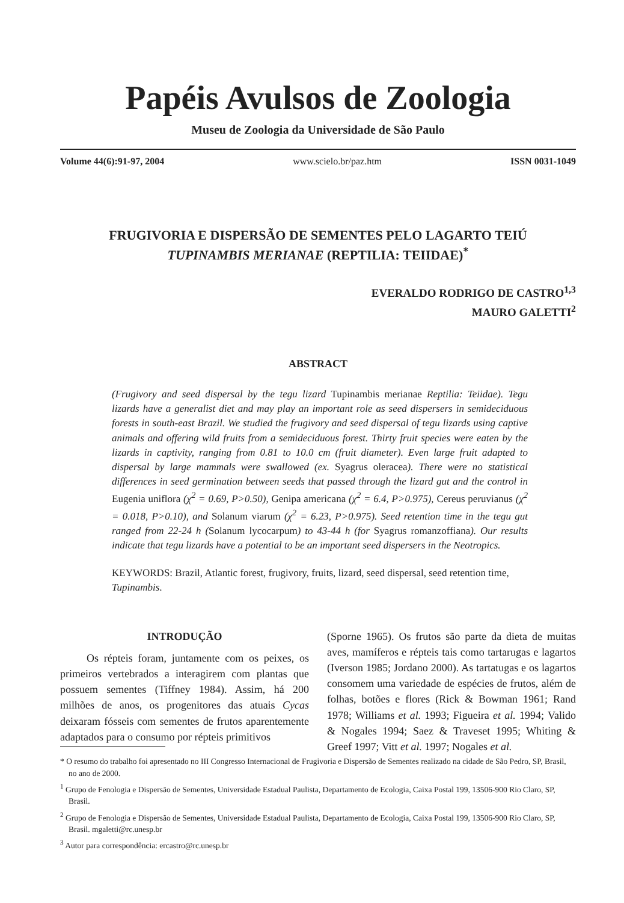Papéis Avulsos de Zoologia
Museu de Zoologia da Universidade de São Paulo
Volume 44(6):91-97, 2004 www.scielo.br/paz.htm ISSN 0031-1049
FRUGIVORIA E DISPERSÃO DE SEMENTES PELO LAGARTO TEIÚ
TUPINAMBIS MERIANAE (REPTILIA: TEIIDAE)<sup>*</sup>
EVERALDO RODRIGO DE CASTRO<sup>1,3</sup>
MAURO GALETTI<sup>2</sup>
ABSTRACT
(Frugivory and seed dispersal by the tegu lizard Tupinambis merianae Reptilia: Teiidae). Tegu lizards have a generalist diet and may play an important role as seed dispersers in semideciduous forests in south-east Brazil. We studied the frugivory and seed dispersal of tegu lizards using captive animals and offering wild fruits from a semideciduous forest. Thirty fruit species were eaten by the lizards in captivity, ranging from 0.81 to 10.0 cm (fruit diameter). Even large fruit adapted to dispersal by large mammals were swallowed (ex. Syagrus oleracea). There were no statistical differences in seed germination between seeds that passed through the lizard gut and the control in Eugenia uniflora (χ<sup>2</sup> = 0.69, P>0.50), Genipa americana (χ<sup>2</sup> = 6.4, P>0.975), Cereus peruvianus (χ<sup>2</sup> = 0.018, P>0.10), and Solanum viarum (χ<sup>2</sup> = 6.23, P>0.975). Seed retention time in the tegu gut ranged from 22-24 h (Solanum lycocarpum) to 43-44 h (for Syagrus romanzoffiana). Our results indicate that tegu lizards have a potential to be an important seed dispersers in the Neotropics.
KEYWORDS: Brazil, Atlantic forest, frugivory, fruits, lizard, seed dispersal, seed retention time, Tupinambis.
INTRODUÇÃO
Os répteis foram, juntamente com os peixes, os primeiros vertebrados a interagirem com plantas que possuem sementes (Tiffney 1984). Assim, há 200 milhões de anos, os progenitores das atuais Cycas deixaram fósseis com sementes de frutos aparentemente adaptados para o consumo por répteis primitivos
(Sporne 1965). Os frutos são parte da dieta de muitas aves, mamíferos e répteis tais como tartarugas e lagartos (Iverson 1985; Jordano 2000). As tartatugas e os lagartos consomem uma variedade de espécies de frutos, além de folhas, botões e flores (Rick & Bowman 1961; Rand 1978; Williams et al. 1993; Figueira et al. 1994; Valido & Nogales 1994; Saez & Traveset 1995; Whiting & Greef 1997; Vitt et al. 1997; Nogales et al.
* O resumo do trabalho foi apresentado no III Congresso Internacional de Frugivoria e Dispersão de Sementes realizado na cidade de São Pedro, SP, Brasil, no ano de 2000.
<sup>1</sup> Grupo de Fenologia e Dispersão de Sementes, Universidade Estadual Paulista, Departamento de Ecologia, Caixa Postal 199, 13506-900 Rio Claro, SP, Brasil.
<sup>2</sup> Grupo de Fenologia e Dispersão de Sementes, Universidade Estadual Paulista, Departamento de Ecologia, Caixa Postal 199, 13506-900 Rio Claro, SP, Brasil. mgaletti@rc.unesp.br
<sup>3</sup> Autor para correspondência: ercastro@rc.unesp.br